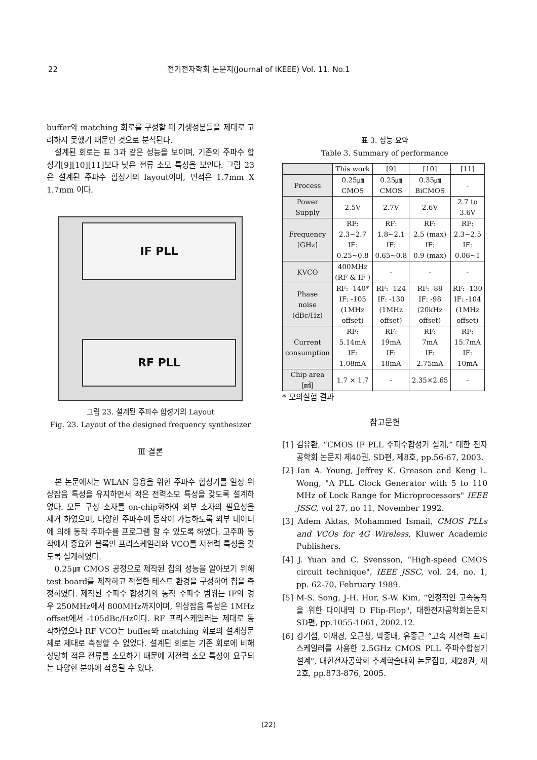22 전기전자학회 논문지(Journal of IKEEE) Vol. 11. No.1
buffer와 matching 회로를 구성할 때 기생성분들을 제대로 고려하지 못했기 때문인 것으로 분석된다.
설계된 회로는 표 3과 같은 성능을 보이며, 기존의 주파수 합성기[9][10][11]보다 낮은 전류 소모 특성을 보인다. 그림 23은 설계된 주파수 합성기의 layout이며, 면적은 1.7mm X 1.7mm 이다.
IF PLL
RF PLL
그림 23. 설계된 주파수 합성기의 Layout
Fig. 23. Layout of the designed frequency synthesizer
Ⅲ 결론
본 논문에서는 WLAN 응용을 위한 주파수 합성기를 일정 위상잡음 특성을 유지하면서 적은 전력소모 특성을 갖도록 설계하였다. 모든 구성 소자를 on-chip화하여 외부 소자의 필요성을 제거 하였으며, 다양한 주파수에 동작이 가능하도록 외부 데이터에 의해 동작 주파수를 프로그램 할 수 있도록 하였다. 고주파 동작에서 중요한 블록인 프리스케일러와 VCO를 저전력 특성을 갖도록 설계하였다.
0.25㎛ CMOS 공정으로 제작된 칩의 성능을 알아보기 위해 test board를 제작하고 적절한 테스트 환경을 구성하여 칩을 측정하였다. 제작된 주파수 합성기의 동작 주파수 범위는 IF의 경우 250MHz에서 800MHz까지이며, 위상잡음 특성은 1MHz offset에서 -105dBc/Hz이다. RF 프리스케일러는 제대로 동작하였으나 RF VCO는 buffer와 matching 회로의 설계상문제로 제대로 측정할 수 없었다. 설계된 회로는 기존 회로에 비해 상당히 적은 전류를 소모하기 때문에 저전력 소모 특성이 요구되는 다양한 분야에 적용될 수 있다.
표 3. 성능 요약
Table 3. Summary of performance
| | This work | [9] | [10] | [11] |
| --- | --- | --- | --- | --- |
| Process | 0.25㎛ CMOS | 0.25㎛ CMOS | 0.35㎛ BiCMOS | - |
| Power Supply | 2.5V | 2.7V | 2.6V | 2.7 to 3.6V |
| Frequency [GHz] | RF: 2.3~2.7 IF: 0.25~0.8 | RF: 1.8~2.1 IF: 0.65~0.8 | RF: 2.5 (max) IF: 0.9 (max) | RF: 2.3~2.5 IF: 0.06~1 |
| KVCO | 400MHz (RF & IF ) | - | - | - |
| Phase noise (dBc/Hz) | RF: -140* IF: -105 (1MHz offset) | RF: -124 IF: -130 (1MHz offset) | RF: -88 IF: -98 (20kHz offset) | RF: -130 IF: -104 (1MHz offset) |
| Current consumption | RF: 5.14mA IF: 1.08mA | RF: 19mA IF: 18mA | RF: 7mA IF: 2.75mA | RF: 15.7mA IF: 10mA |
| Chip area [㎟] | 1.7 × 1.7 | - | 2.35×2.65 | - |
* 모의실험 결과
참고문헌
[1] 김유환, “CMOS IF PLL 주파수합성기 설계,” 대한 전자공학회 논문지 제40권, SD편, 제8호, pp.56-67, 2003.
[2] Ian A. Young, Jeffrey K. Greason and Keng L. Wong, "A PLL Clock Generator with 5 to 110 MHz of Lock Range for Microprocessors" IEEE JSSC, vol 27, no 11, November 1992.
[3] Adem Aktas, Mohammed Ismail, CMOS PLLs and VCOs for 4G Wireless, Kluwer Academic Publishers.
[4] J. Yuan and C. Svensson, “High-speed CMOS circuit technique", IEEE JSSC, vol. 24, no. 1, pp. 62-70, February 1989.
[5] M-S. Song, J-H. Hur, S-W. Kim, “안정적인 고속동작을 위한 다이내믹 D Flip-Flop", 대한전자공학회논문지 SD편, pp.1055-1061, 2002.12.
[6] 강기섭, 이재경, 오근창, 박종태, 유종근 “고속 저전력 프리스케일러를 사용한 2.5GHz CMOS PLL 주파수합성기 설계", 대한전자공학회 추계학술대회 논문집Ⅱ, 제28권, 제2호, pp.873-876, 2005.
(22)